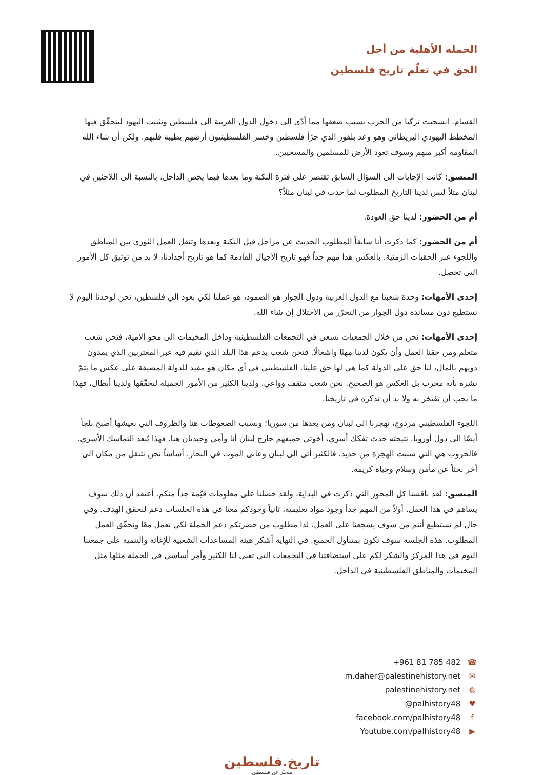الحملة الأهلية من أجل
الحق في تعلّم تاريخ فلسطين
القسام. انسحبت تركيا من الحرب بسبب ضعفها مما أدّى الى دخول الدول الغربية الي فلسطين وتثبيت اليهود ليتحقّق فيها المخطط اليهودي البريطاني وهو وعد بلفور الذي جزّأ فلسطين وخسر الفلسطينيون أرضهم بطيبة قلبهم. ولكن أن شاء الله المقاومة أكبر منهم وسوف تعود الأرض للمسلمين والمسحيين.
المنسق: كانت الإجابات الى السؤال السابق تقتصر على فترة النكبة وما بعدها فيما يخص الداخل، بالنسبة الى اللاجئين في لبنان مثلاً ليس لدينا التاريخ المطلوب لما حدث في لبنان مثلاً؟
أم من الحضور: لدينا حق العودة.
أم من الحضور: كما ذكرت أنا سابقاً المطلوب الحديث عن مراحل قبل النكبة وبعدها وتنقل العمل الثوري بين المناطق واللجوء عبر الحقبات الزمنية. بالعكس هذا مهم جداً فهو تاريخ الأجيال القادمة كما هو تاريخ أجدادنا، لا بد من توثيق كل الأمور التي تحصل.
إحدى الأمهات: وحدة شعبنا مع الدول العربية ودول الجوار هو الصمود، هو عملنا لكي نعود الي فلسطين، نحن لوحدنا اليوم لا نستطيع دون مساندة دول الجوار من التحرّر من الاحتلال إن شاء الله.
إحدى الأمهات: نحن من خلال الجمعيات نسعى في التجمعات الفلسطينية وداخل المخيمات الى محو الامية، فنحن شعب متعلم ومن حقنا العمل وأن يكون لدينا مِهنًا واشغالًا. فنحن شعب يدعم هذا البلد الذي نقيم فيه عبر المغتربين الذي يمدون ذويهم بالمال، لنا حق على الدولة كما هي لها حق علينا. الفلسطيني في أي مكان هو مفيد للدولة المضيفة على عكس ما يتمّ نشره بأنه مخرب بل العكس هو الصحيح. نحن شعب مثقف وواعي، ولدينا الكثير من الأمور الجميلة لنحقّقها ولدينا أبطال، فهذا ما يجب أن نفتخر به ولا بد أن نذكره في تاريخنا.
اللجوء الفلسطيني مزدوج، تهجرنا الى لبنان ومن بعدها من سوريا؛ وبسبب الضغوطات هنا والظروف التي نعيشها أصبح نلجأ أيضًا الى دول أوروبا. نتيجته حدث تفكك أسري، أخوتي جميعهم خارج لبنان أنا وأمي وحيدتان هنا. فهذا يُبعد التماسك الأسري. فالحروب هي التي سببت الهجرة من جديد. فالكثير أتى الى لبنان وعانى الموت في البحار. أساساً نحن نتنقل من مكان الى أخر بحثاً عن مأمن وسلام وحياة كريمة.
المنسق: لقد ناقشنا كل المحور التي ذكرت في البداية، ولقد حصلنا على معلومات قيّمة جداً منكم. أعتقد أن ذلك سوف يساهم في هذا العمل. أولاً من المهم جداً وجود مواد تعليمية، ثانياً وجودكم معنا في هذه الجلسات دعم لنحقق الهدف. وفي حال لم نستطيع أنتم من سوف يشجعنا على العمل. لذا مطلوب من حضرتكم دعم الحملة لكي نعمل معًا ونحقّق العمل المطلوب. هذه الجلسة سوف تكون بمتناول الجميع. في النهاية أشكر هيئة المساعدات الشعبية للإغاثة والتنمية على جمعتنا اليوم في هذا المركز والشكر لكم على استضافتنا في التجمعات التي تعني لنا الكثير وأمر أساسي في الحملة مثلها مثل المخيمات والمناطق الفلسطينية في الداخل.
+961 81 785 482 ☎
m.daher@palestinehistory.net ✉
palestinehistory.net ◍
@palhistory48 ♥
facebook.com/palhistory48 f
Youtube.com/palhistory48 ▶
تاريخ.فلسطين
منخبّر عن فلسطين